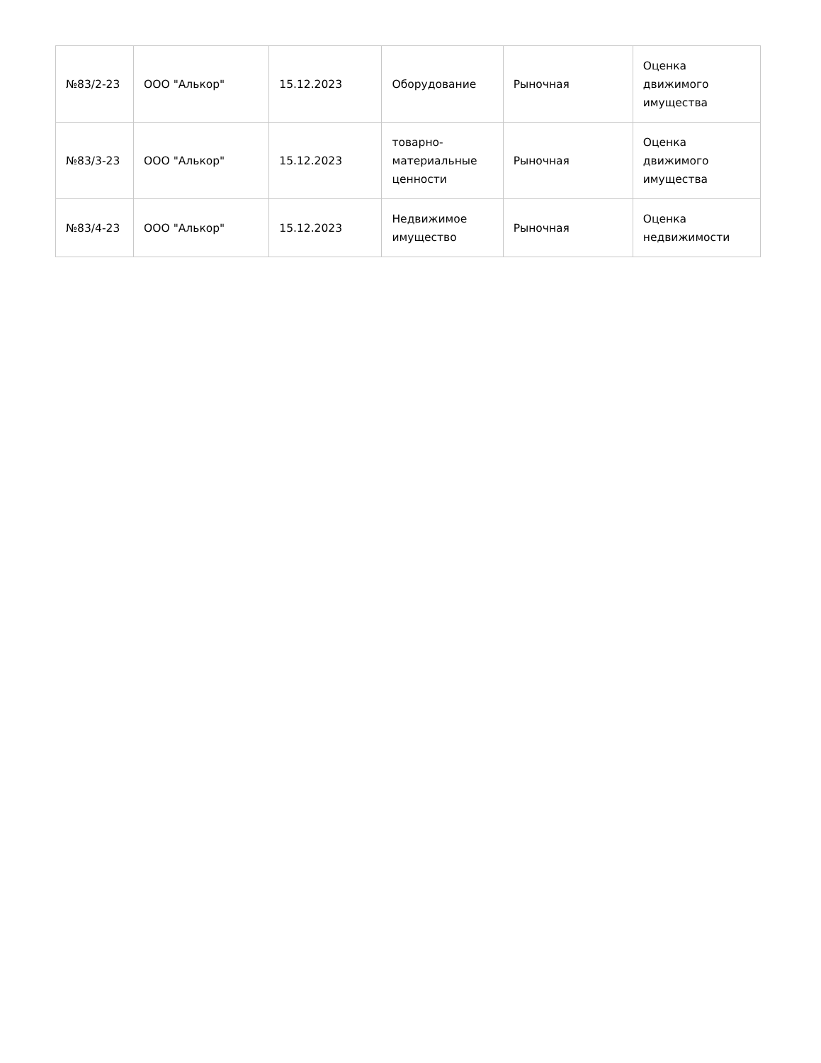| №83/2-23 | ООО "Алькор" | 15.12.2023 | Оборудование | Рыночная | Оценка движимого имущества |
| №83/3-23 | ООО "Алькор" | 15.12.2023 | товарно-материальные ценности | Рыночная | Оценка движимого имущества |
| №83/4-23 | ООО "Алькор" | 15.12.2023 | Недвижимое имущество | Рыночная | Оценка недвижимости |